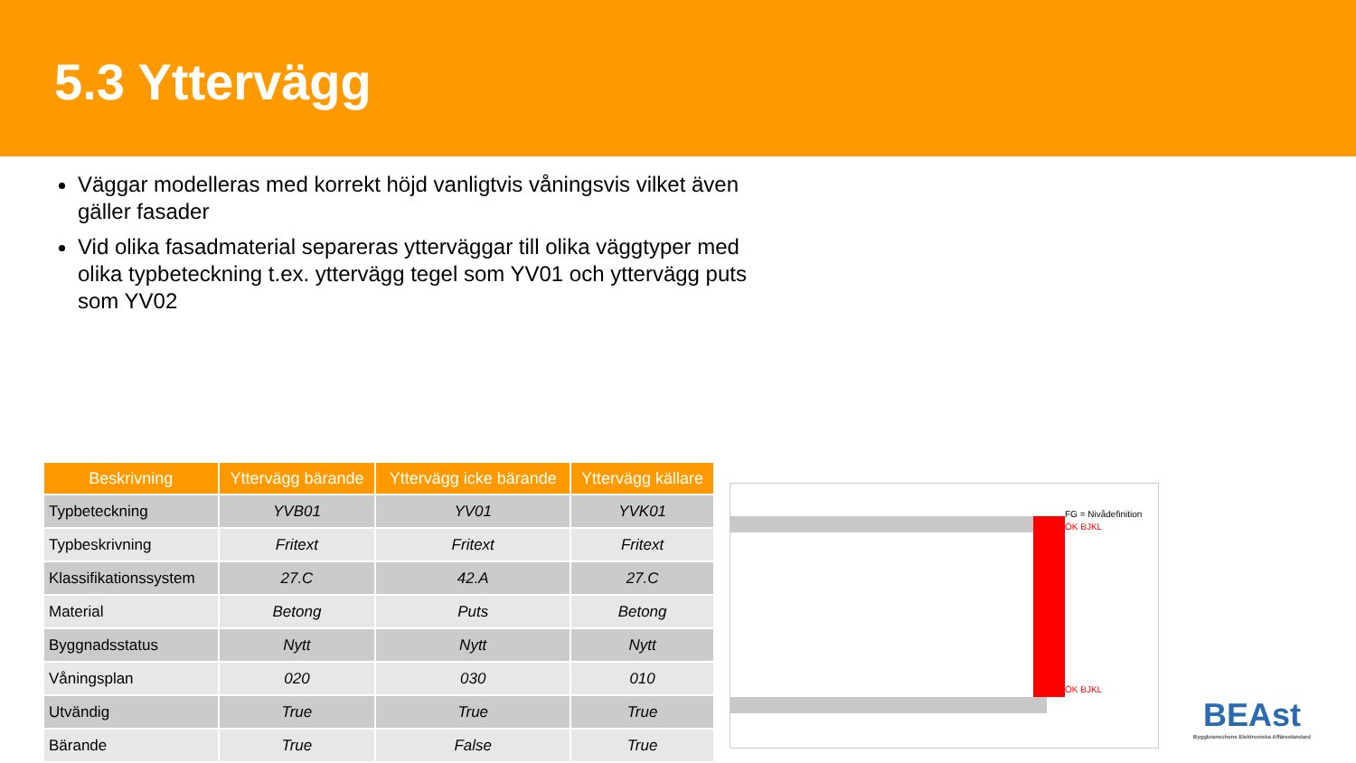5.3 Yttervägg
Väggar modelleras med korrekt höjd vanligtvis våningsvis vilket även gäller fasader
Vid olika fasadmaterial separeras ytterväggar till olika väggtyper med olika typbeteckning t.ex. yttervägg tegel som YV01 och yttervägg puts som YV02
| Beskrivning | Yttervägg bärande | Yttervägg icke bärande | Yttervägg källare |
| --- | --- | --- | --- |
| Typbeteckning | YVB01 | YV01 | YVK01 |
| Typbeskrivning | Fritext | Fritext | Fritext |
| Klassifikationssystem | 27.C | 42.A | 27.C |
| Material | Betong | Puts | Betong |
| Byggnadsstatus | Nytt | Nytt | Nytt |
| Våningsplan | 020 | 030 | 010 |
| Utvändig | True | True | True |
| Bärande | True | False | True |
FG = Nivådefinition
ÖK BJKL
ÖK BJKL
BEAst
Byggbranschens Elektroniska Affärsstandard